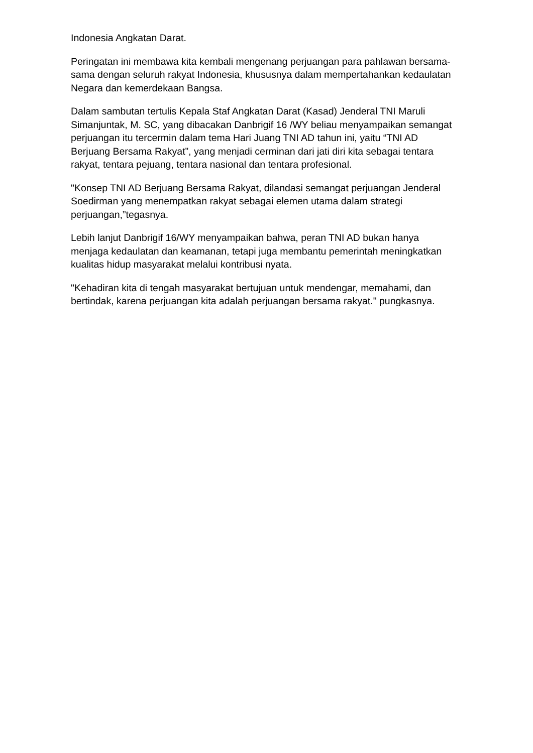Indonesia Angkatan Darat.
Peringatan ini membawa kita kembali mengenang perjuangan para pahlawan bersama-sama dengan seluruh rakyat Indonesia, khususnya dalam mempertahankan kedaulatan Negara dan kemerdekaan Bangsa.
Dalam sambutan tertulis Kepala Staf Angkatan Darat (Kasad) Jenderal TNI Maruli Simanjuntak, M. SC, yang dibacakan Danbrigif 16 /WY beliau menyampaikan semangat perjuangan itu tercermin dalam tema Hari Juang TNI AD tahun ini, yaitu “TNI AD Berjuang Bersama Rakyat”, yang menjadi cerminan dari jati diri kita sebagai tentara rakyat, tentara pejuang, tentara nasional dan tentara profesional.
"Konsep TNI AD Berjuang Bersama Rakyat, dilandasi semangat perjuangan Jenderal Soedirman yang menempatkan rakyat sebagai elemen utama dalam strategi perjuangan,”tegasnya.
Lebih lanjut Danbrigif 16/WY menyampaikan bahwa, peran TNI AD bukan hanya menjaga kedaulatan dan keamanan, tetapi juga membantu pemerintah meningkatkan kualitas hidup masyarakat melalui kontribusi nyata.
"Kehadiran kita di tengah masyarakat bertujuan untuk mendengar, memahami, dan bertindak, karena perjuangan kita adalah perjuangan bersama rakyat." pungkasnya.